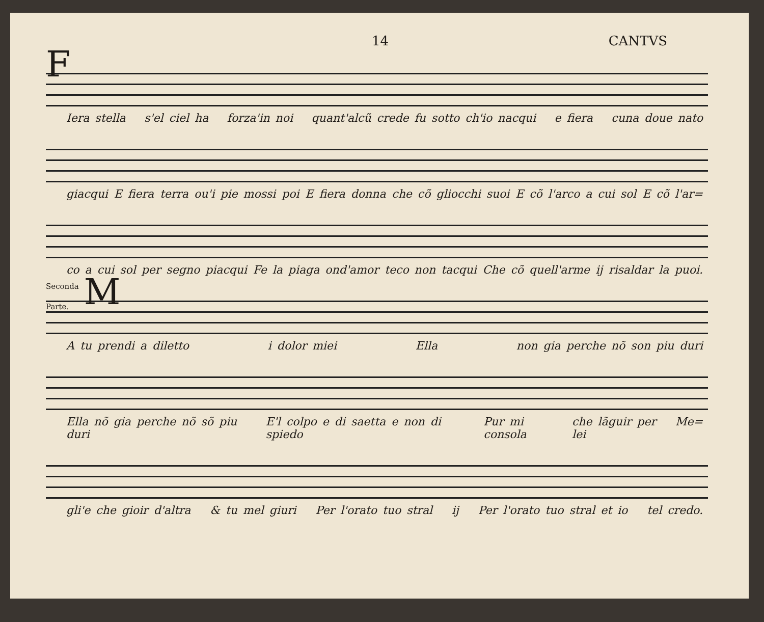14 CANTVS
F
Iera stella s'el ciel ha forza'in noi quant'alcũ crede fu sotto ch'io nacqui e fiera cuna doue nato
giacqui E fiera terra ou'i pie mossi poi E fiera donna che cõ gliocchi suoi E cõ l'arco a cui sol E cõ l'ar=
co a cui sol per segno piacqui Fe la piaga ond'amor teco non tacqui Che cõ quell'arme ij risaldar la puoi.
Seconda
Parte.
M
A tu prendi a diletto i dolor miei Ella non gia perche nõ son piu duri
Ella nõ gia perche nõ sõ piu duri E'l colpo e di saetta e non di spiedo Pur mi consola che lãguir per lei Me=
gli'e che gioir d'altra & tu mel giuri Per l'orato tuo stral ij Per l'orato tuo stral et io tel credo.